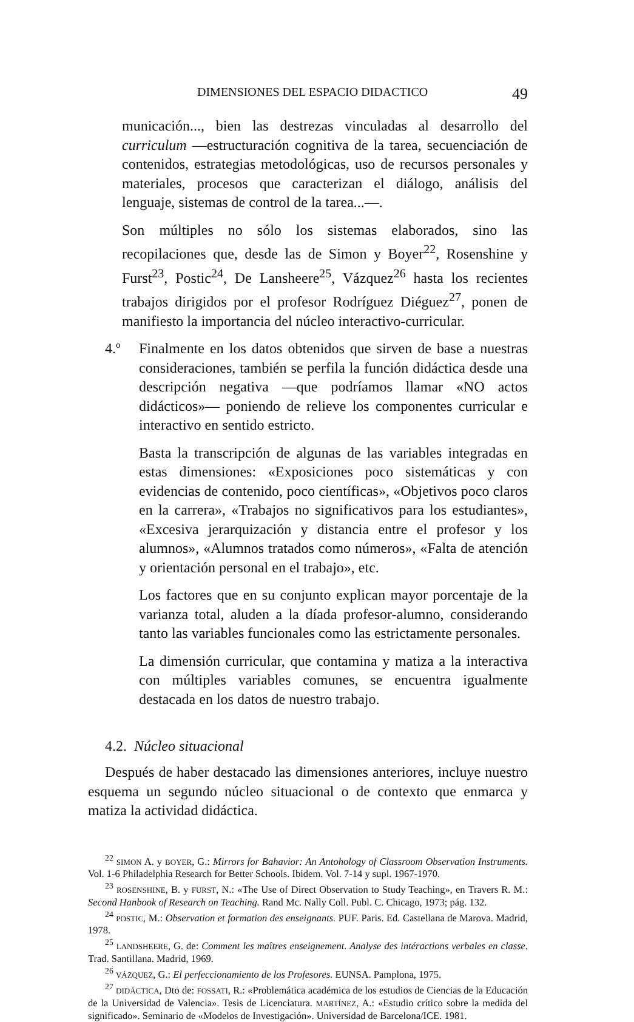DIMENSIONES DEL ESPACIO DIDACTICO 49
municación..., bien las destrezas vinculadas al desarrollo del curriculum —estructuración cognitiva de la tarea, secuenciación de contenidos, estrategias metodológicas, uso de recursos personales y materiales, procesos que caracterizan el diálogo, análisis del lenguaje, sistemas de control de la tarea...—.
Son múltiples no sólo los sistemas elaborados, sino las recopilaciones que, desde las de Simon y Boyer<sup>22</sup>, Rosenshine y Furst<sup>23</sup>, Postic<sup>24</sup>, De Lansheere<sup>25</sup>, Vázquez<sup>26</sup> hasta los recientes trabajos dirigidos por el profesor Rodríguez Diéguez<sup>27</sup>, ponen de manifiesto la importancia del núcleo interactivo-curricular.
4.º Finalmente en los datos obtenidos que sirven de base a nuestras consideraciones, también se perfila la función didáctica desde una descripción negativa —que podríamos llamar «NO actos didácticos»— poniendo de relieve los componentes curricular e interactivo en sentido estricto.
Basta la transcripción de algunas de las variables integradas en estas dimensiones: «Exposiciones poco sistemáticas y con evidencias de contenido, poco científicas», «Objetivos poco claros en la carrera», «Trabajos no significativos para los estudiantes», «Excesiva jerarquización y distancia entre el profesor y los alumnos», «Alumnos tratados como números», «Falta de atención y orientación personal en el trabajo», etc.
Los factores que en su conjunto explican mayor porcentaje de la varianza total, aluden a la díada profesor-alumno, considerando tanto las variables funcionales como las estrictamente personales.
La dimensión curricular, que contamina y matiza a la interactiva con múltiples variables comunes, se encuentra igualmente destacada en los datos de nuestro trabajo.
4.2. Núcleo situacional
Después de haber destacado las dimensiones anteriores, incluye nuestro esquema un segundo núcleo situacional o de contexto que enmarca y matiza la actividad didáctica.
<sup>22</sup> SIMON A. y BOYER, G.: Mirrors for Bahavior: An Antohology of Classroom Observation Instruments. Vol. 1-6 Philadelphia Research for Better Schools. Ibidem. Vol. 7-14 y supl. 1967-1970.
<sup>23</sup> ROSENSHINE, B. y FURST, N.: «The Use of Direct Observation to Study Teaching», en Travers R. M.: Second Hanbook of Research on Teaching. Rand Mc. Nally Coll. Publ. C. Chicago, 1973; pág. 132.
<sup>24</sup> POSTIC, M.: Observation et formation des enseignants. PUF. Paris. Ed. Castellana de Marova. Madrid, 1978.
<sup>25</sup> LANDSHEERE, G. de: Comment les maîtres enseignement. Analyse des intéractions verbales en classe. Trad. Santillana. Madrid, 1969.
<sup>26</sup> VÁZQUEZ, G.: El perfeccionamiento de los Profesores. EUNSA. Pamplona, 1975.
<sup>27</sup> DIDÁCTICA, Dto de: FOSSATI, R.: «Problemática académica de los estudios de Ciencias de la Educación de la Universidad de Valencia». Tesis de Licenciatura. MARTÍNEZ, A.: «Estudio crítico sobre la medida del significado». Seminario de «Modelos de Investigación». Universidad de Barcelona/ICE. 1981.